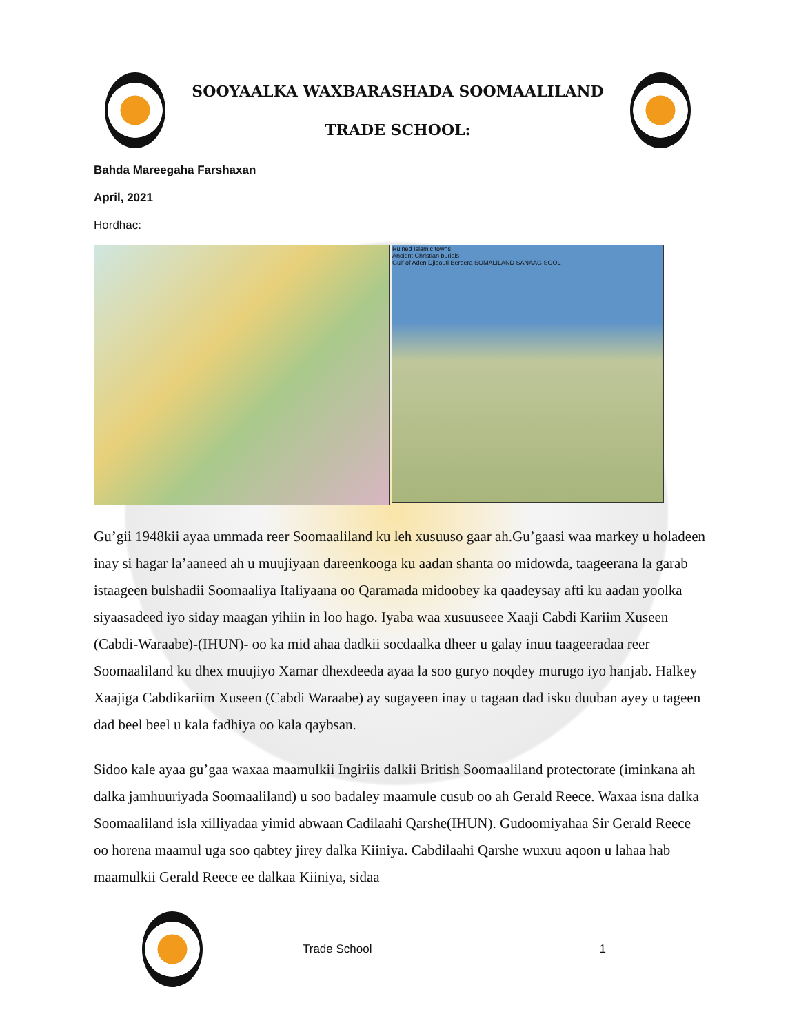SOOYAALKA WAXBARASHADA SOOMAALILAND
TRADE SCHOOL:
Bahda Mareegaha Farshaxan
April, 2021
Hordhac:
Ruined Islamic towns
Ancient Christian burials
Gulf of Aden Djibouti Berbera SOMALILAND SANAAG SOOL
Gu’gii 1948kii ayaa ummada reer Soomaaliland ku leh xusuuso gaar ah.Gu’gaasi waa markey u holadeen inay si hagar la’aaneed ah u muujiyaan dareenkooga ku aadan shanta oo midowda, taageerana la garab istaageen bulshadii Soomaaliya Italiyaana oo Qaramada midoobey ka qaadeysay afti ku aadan yoolka siyaasadeed iyo siday maagan yihiin in loo hago. Iyaba waa xusuuseee Xaaji Cabdi Kariim Xuseen (Cabdi-Waraabe)-(IHUN)- oo ka mid ahaa dadkii socdaalka dheer u galay inuu taageeradaa reer Soomaaliland ku dhex muujiyo Xamar dhexdeeda ayaa la soo guryo noqdey murugo iyo hanjab. Halkey Xaajiga Cabdikariim Xuseen (Cabdi Waraabe) ay sugayeen inay u tagaan dad isku duuban ayey u tageen dad beel beel u kala fadhiya oo kala qaybsan.
Sidoo kale ayaa gu’gaa waxaa maamulkii Ingiriis dalkii British Soomaaliland protectorate (iminkana ah dalka jamhuuriyada Soomaaliland) u soo badaley maamule cusub oo ah Gerald Reece. Waxaa isna dalka Soomaaliland isla xilliyadaa yimid abwaan Cadilaahi Qarshe(IHUN). Gudoomiyahaa Sir Gerald Reece oo horena maamul uga soo qabtey jirey dalka Kiiniya. Cabdilaahi Qarshe wuxuu aqoon u lahaa hab maamulkii Gerald Reece ee dalkaa Kiiniya, sidaa
Trade School 1